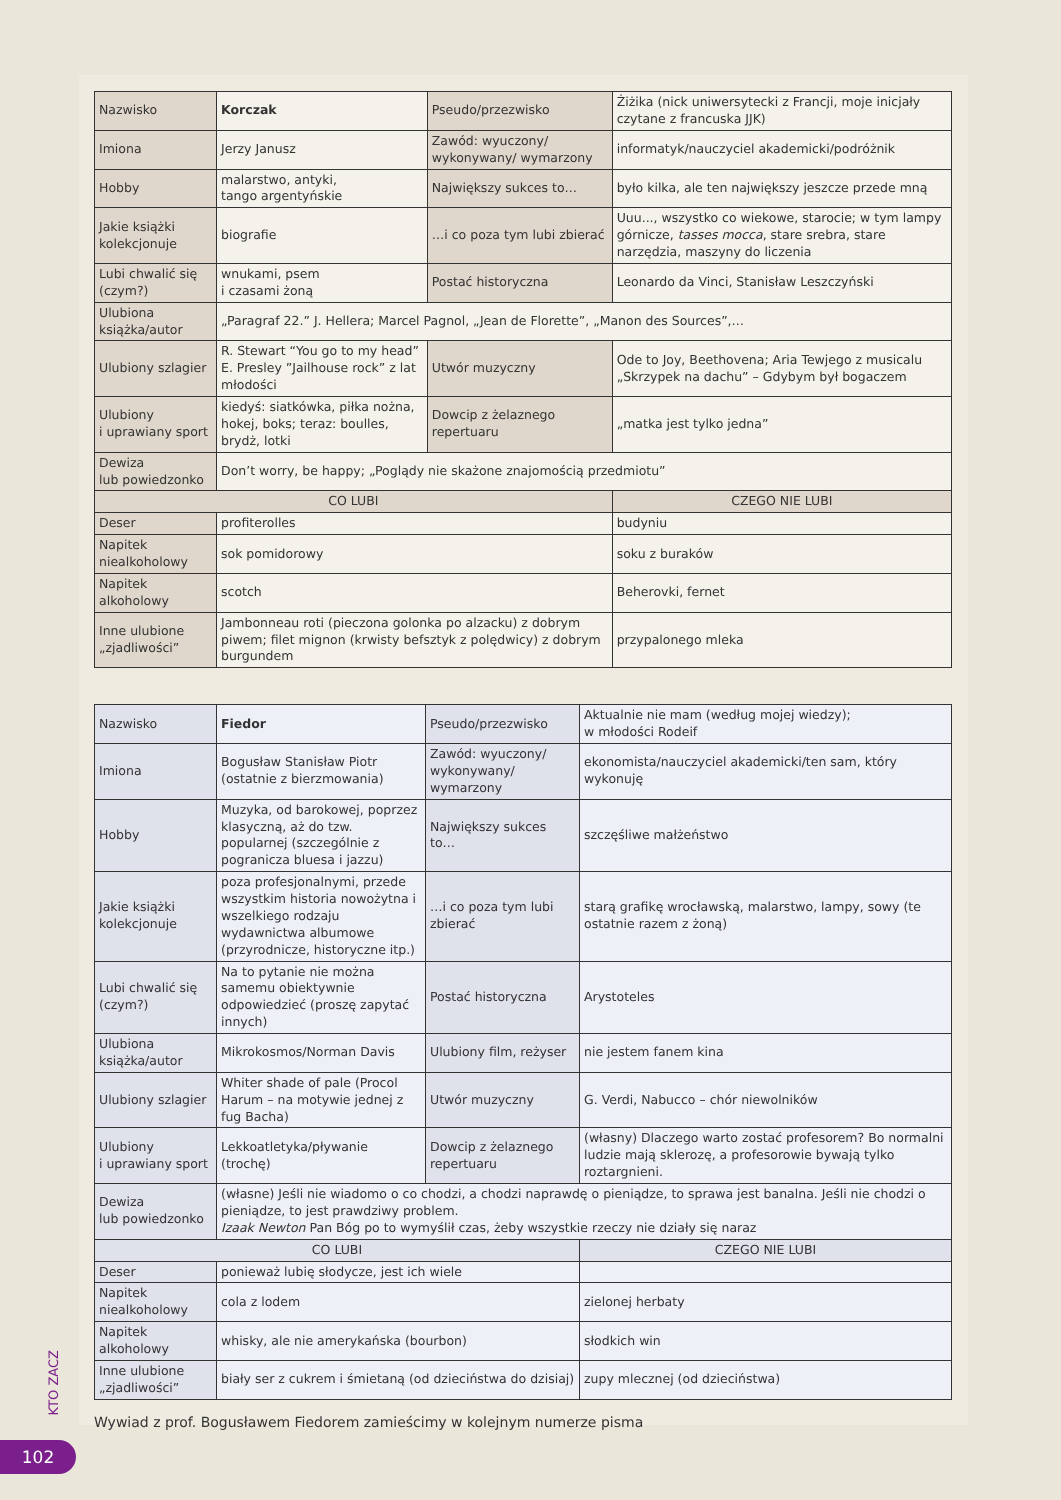| Nazwisko | Korczak | Pseudo/przezwisko | Żiżika (nick uniwersytecki z Francji, moje inicjały czytane z francuska JJK) |
| Imiona | Jerzy Janusz | Zawód: wyuczony/ wykonywany/ wymarzony | informatyk/nauczyciel akademicki/podróżnik |
| Hobby | malarstwo, antyki, tango argentyńskie | Największy sukces to… | było kilka, ale ten największy jeszcze przede mną |
| Jakie książki kolekcjonuje | biografie | …i co poza tym lubi zbierać | Uuu..., wszystko co wiekowe, starocie; w tym lampy górnicze, tasses mocca , stare srebra, stare narzędzia, maszyny do liczenia |
| Lubi chwalić się (czym?) | wnukami, psem i czasami żoną | Postać historyczna | Leonardo da Vinci, Stanisław Leszczyński |
| Ulubiona książka/autor | „Paragraf 22.” J. Hellera; Marcel Pagnol, „Jean de Florette”, „Manon des Sources”,… | | |
| Ulubiony szlagier | R. Stewart “You go to my head” E. Presley ”Jailhouse rock” z lat młodości | Utwór muzyczny | Ode to Joy, Beethovena; Aria Tewjego z musicalu „Skrzypek na dachu” – Gdybym był bogaczem |
| Ulubiony i uprawiany sport | kiedyś: siatkówka, piłka nożna, hokej, boks; teraz: boulles, brydż, lotki | Dowcip z żelaznego repertuaru | „matka jest tylko jedna” |
| Dewiza lub powiedzonko | Don’t worry, be happy; „Poglądy nie skażone znajomością przedmiotu” | | |
| CO LUBI | | | CZEGO NIE LUBI |
| Deser | profiterolles | | budyniu |
| Napitek niealkoholowy | sok pomidorowy | | soku z buraków |
| Napitek alkoholowy | scotch | | Beherovki, fernet |
| Inne ulubione „zjadliwości” | Jambonneau roti (pieczona golonka po alzacku) z dobrym piwem; filet mignon (krwisty befsztyk z polędwicy) z dobrym burgundem | | przypalonego mleka |
| Nazwisko | Fiedor | Pseudo/przezwisko | Aktualnie nie mam (według mojej wiedzy); w młodości Rodeif |
| Imiona | Bogusław Stanisław Piotr (ostatnie z bierzmowania) | Zawód: wyuczony/ wykonywany/ wymarzony | ekonomista/nauczyciel akademicki/ten sam, który wykonuję |
| Hobby | Muzyka, od barokowej, poprzez klasyczną, aż do tzw. popularnej (szczególnie z pogranicza bluesa i jazzu) | Największy sukces to… | szczęśliwe małżeństwo |
| Jakie książki kolekcjonuje | poza profesjonalnymi, przede wszystkim historia nowożytna i wszelkiego rodzaju wydawnictwa albumowe (przyrodnicze, historyczne itp.) | …i co poza tym lubi zbierać | starą grafikę wrocławską, malarstwo, lampy, sowy (te ostatnie razem z żoną) |
| Lubi chwalić się (czym?) | Na to pytanie nie można samemu obiektywnie odpowiedzieć (proszę zapytać innych) | Postać historyczna | Arystoteles |
| Ulubiona książka/autor | Mikrokosmos/Norman Davis | Ulubiony film, reżyser | nie jestem fanem kina |
| Ulubiony szlagier | Whiter shade of pale (Procol Harum – na motywie jednej z fug Bacha) | Utwór muzyczny | G. Verdi, Nabucco – chór niewolników |
| Ulubiony i uprawiany sport | Lekkoatletyka/pływanie (trochę) | Dowcip z żelaznego repertuaru | (własny) Dlaczego warto zostać profesorem? Bo normalni ludzie mają sklerozę, a profesorowie bywają tylko roztargnieni. |
| Dewiza lub powiedzonko | (własne) Jeśli nie wiadomo o co chodzi, a chodzi naprawdę o pieniądze, to sprawa jest banalna. Jeśli nie chodzi o pieniądze, to jest prawdziwy problem. Izaak Newton Pan Bóg po to wymyślił czas, żeby wszystkie rzeczy nie działy się naraz | | |
| CO LUBI | | | CZEGO NIE LUBI |
| Deser | ponieważ lubię słodycze, jest ich wiele | | |
| Napitek niealkoholowy | cola z lodem | | zielonej herbaty |
| Napitek alkoholowy | whisky, ale nie amerykańska (bourbon) | | słodkich win |
| Inne ulubione „zjadliwości” | biały ser z cukrem i śmietaną (od dzieciństwa do dzisiaj) | | zupy mlecznej (od dzieciństwa) |
Wywiad z prof. Bogusławem Fiedorem zamieścimy w kolejnym numerze pisma
KTO ZACZ
102